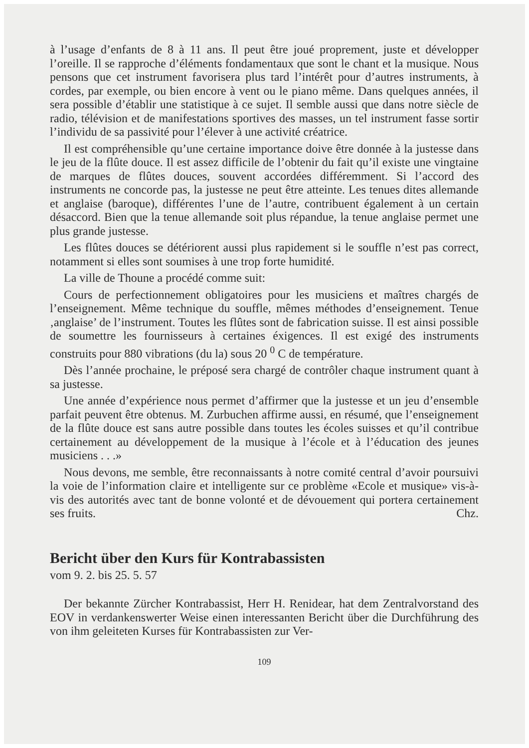à l’usage d’enfants de 8 à 11 ans. Il peut être joué proprement, juste et développer l’oreille. Il se rapproche d’éléments fondamentaux que sont le chant et la musique. Nous pensons que cet instrument favorisera plus tard l’intérêt pour d’autres instruments, à cordes, par exemple, ou bien encore à vent ou le piano même. Dans quelques années, il sera possible d’établir une statistique à ce sujet. Il semble aussi que dans notre siècle de radio, télévision et de manifestations sportives des masses, un tel instrument fasse sortir l’individu de sa passivité pour l’élever à une activité créatrice.
Il est compréhensible qu’une certaine importance doive être donnée à la justesse dans le jeu de la flûte douce. Il est assez difficile de l’obtenir du fait qu’il existe une vingtaine de marques de flûtes douces, souvent accordées différemment. Si l’accord des instruments ne concorde pas, la justesse ne peut être atteinte. Les tenues dites allemande et anglaise (baroque), différentes l’une de l’autre, contribuent également à un certain désaccord. Bien que la tenue allemande soit plus répandue, la tenue anglaise permet une plus grande justesse.
Les flûtes douces se détériorent aussi plus rapidement si le souffle n’est pas correct, notamment si elles sont soumises à une trop forte humidité.
La ville de Thoune a procédé comme suit:
Cours de perfectionnement obligatoires pour les musiciens et maîtres chargés de l’enseignement. Même technique du souffle, mêmes méthodes d’enseignement. Tenue ‚anglaise’ de l’instrument. Toutes les flûtes sont de fabrication suisse. Il est ainsi possible de soumettre les fournisseurs à certaines éxigences. Il est exigé des instruments construits pour 880 vibrations (du la) sous 20 <sup>0</sup> C de température.
Dès l’année prochaine, le préposé sera chargé de contrôler chaque instrument quant à sa justesse.
Une année d’expérience nous permet d’affirmer que la justesse et un jeu d’ensemble parfait peuvent être obtenus. M. Zurbuchen affirme aussi, en résumé, que l’enseignement de la flûte douce est sans autre possible dans toutes les écoles suisses et qu’il contribue certainement au développement de la musique à l’école et à l’éducation des jeunes musiciens . . .»
Nous devons, me semble, être reconnaissants à notre comité central d’avoir poursuivi la voie de l’information claire et intelligente sur ce problème «Ecole et musique» vis-à-vis des autorités avec tant de bonne volonté et de dévouement qui portera certainement ses fruits. Chz.
Bericht über den Kurs für Kontrabassisten
vom 9. 2. bis 25. 5. 57
Der bekannte Zürcher Kontrabassist, Herr H. Renidear, hat dem Zentralvorstand des EOV in verdankenswerter Weise einen interessanten Bericht über die Durchführung des von ihm geleiteten Kurses für Kontrabassisten zur Ver-
109